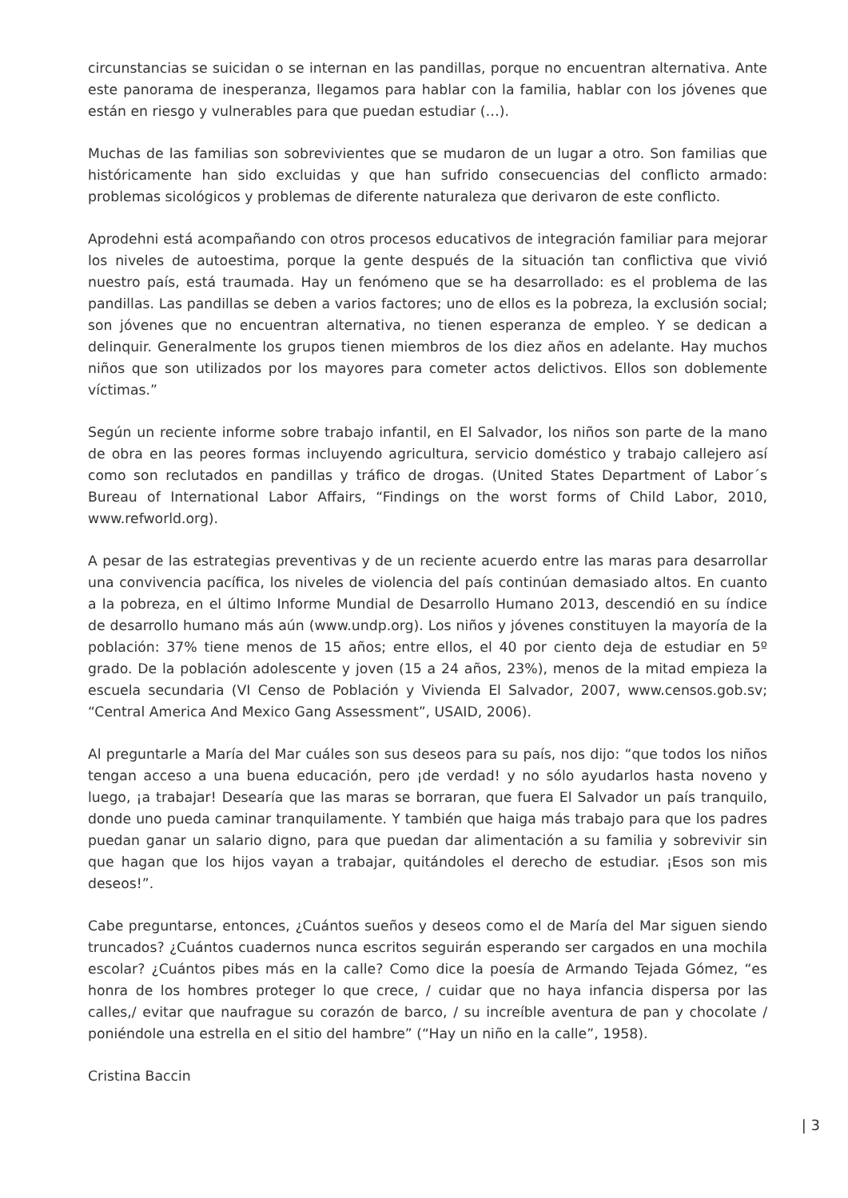circunstancias se suicidan o se internan en las pandillas, porque no encuentran alternativa. Ante este panorama de inesperanza, llegamos para hablar con la familia, hablar con los jóvenes que están en riesgo y vulnerables para que puedan estudiar (…).
Muchas de las familias son sobrevivientes que se mudaron de un lugar a otro. Son familias que históricamente han sido excluidas y que han sufrido consecuencias del conflicto armado: problemas sicológicos y problemas de diferente naturaleza que derivaron de este conflicto.
Aprodehni está acompañando con otros procesos educativos de integración familiar para mejorar los niveles de autoestima, porque la gente después de la situación tan conflictiva que vivió nuestro país, está traumada. Hay un fenómeno que se ha desarrollado: es el problema de las pandillas. Las pandillas se deben a varios factores; uno de ellos es la pobreza, la exclusión social; son jóvenes que no encuentran alternativa, no tienen esperanza de empleo. Y se dedican a delinquir. Generalmente los grupos tienen miembros de los diez años en adelante. Hay muchos niños que son utilizados por los mayores para cometer actos delictivos. Ellos son doblemente víctimas.”
Según un reciente informe sobre trabajo infantil, en El Salvador, los niños son parte de la mano de obra en las peores formas incluyendo agricultura, servicio doméstico y trabajo callejero así como son reclutados en pandillas y tráfico de drogas. (United States Department of Labor´s Bureau of International Labor Affairs, “Findings on the worst forms of Child Labor, 2010, www.refworld.org).
A pesar de las estrategias preventivas y de un reciente acuerdo entre las maras para desarrollar una convivencia pacífica, los niveles de violencia del país continúan demasiado altos. En cuanto a la pobreza, en el último Informe Mundial de Desarrollo Humano 2013, descendió en su índice de desarrollo humano más aún (www.undp.org). Los niños y jóvenes constituyen la mayoría de la población: 37% tiene menos de 15 años; entre ellos, el 40 por ciento deja de estudiar en 5º grado. De la población adolescente y joven (15 a 24 años, 23%), menos de la mitad empieza la escuela secundaria (VI Censo de Población y Vivienda El Salvador, 2007, www.censos.gob.sv; “Central America And Mexico Gang Assessment”, USAID, 2006).
Al preguntarle a María del Mar cuáles son sus deseos para su país, nos dijo: “que todos los niños tengan acceso a una buena educación, pero ¡de verdad! y no sólo ayudarlos hasta noveno y luego, ¡a trabajar! Desearía que las maras se borraran, que fuera El Salvador un país tranquilo, donde uno pueda caminar tranquilamente. Y también que haiga más trabajo para que los padres puedan ganar un salario digno, para que puedan dar alimentación a su familia y sobrevivir sin que hagan que los hijos vayan a trabajar, quitándoles el derecho de estudiar. ¡Esos son mis deseos!”.
Cabe preguntarse, entonces, ¿Cuántos sueños y deseos como el de María del Mar siguen siendo truncados? ¿Cuántos cuadernos nunca escritos seguirán esperando ser cargados en una mochila escolar? ¿Cuántos pibes más en la calle? Como dice la poesía de Armando Tejada Gómez, “es honra de los hombres proteger lo que crece, / cuidar que no haya infancia dispersa por las calles,/ evitar que naufrague su corazón de barco, / su increíble aventura de pan y chocolate / poniéndole una estrella en el sitio del hambre” (“Hay un niño en la calle”, 1958).
Cristina Baccin
| 3